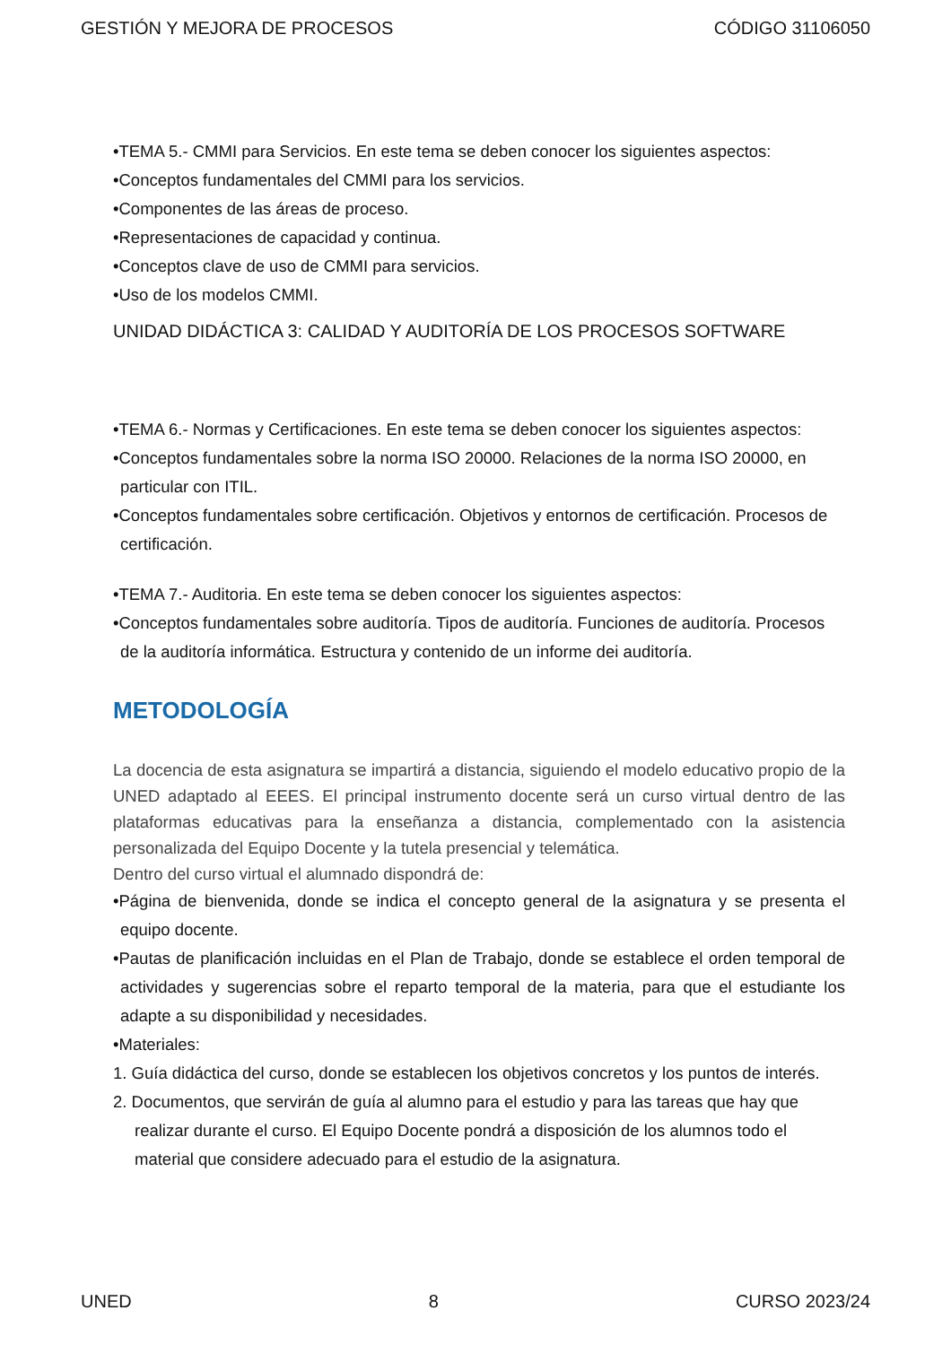GESTIÓN Y MEJORA DE PROCESOS CÓDIGO 31106050
•TEMA 5.- CMMI para Servicios. En este tema se deben conocer los siguientes aspectos:
•Conceptos fundamentales del CMMI para los servicios.
•Componentes de las áreas de proceso.
•Representaciones de capacidad y continua.
•Conceptos clave de uso de CMMI para servicios.
•Uso de los modelos CMMI.
UNIDAD DIDÁCTICA 3: CALIDAD Y AUDITORÍA DE LOS PROCESOS SOFTWARE
•TEMA 6.- Normas y Certificaciones. En este tema se deben conocer los siguientes aspectos:
•Conceptos fundamentales sobre la norma ISO 20000. Relaciones de la norma ISO 20000, en particular con ITIL.
•Conceptos fundamentales sobre certificación. Objetivos y entornos de certificación. Procesos de certificación.
•TEMA 7.- Auditoria. En este tema se deben conocer los siguientes aspectos:
•Conceptos fundamentales sobre auditoría. Tipos de auditoría. Funciones de auditoría. Procesos de la auditoría informática. Estructura y contenido de un informe dei auditoría.
METODOLOGÍA
La docencia de esta asignatura se impartirá a distancia, siguiendo el modelo educativo propio de la UNED adaptado al EEES. El principal instrumento docente será un curso virtual dentro de las plataformas educativas para la enseñanza a distancia, complementado con la asistencia personalizada del Equipo Docente y la tutela presencial y telemática.
Dentro del curso virtual el alumnado dispondrá de:
•Página de bienvenida, donde se indica el concepto general de la asignatura y se presenta el equipo docente.
•Pautas de planificación incluidas en el Plan de Trabajo, donde se establece el orden temporal de actividades y sugerencias sobre el reparto temporal de la materia, para que el estudiante los adapte a su disponibilidad y necesidades.
•Materiales:
1. Guía didáctica del curso, donde se establecen los objetivos concretos y los puntos de interés.
2. Documentos, que servirán de guía al alumno para el estudio y para las tareas que hay que realizar durante el curso. El Equipo Docente pondrá a disposición de los alumnos todo el material que considere adecuado para el estudio de la asignatura.
UNED 8 CURSO 2023/24